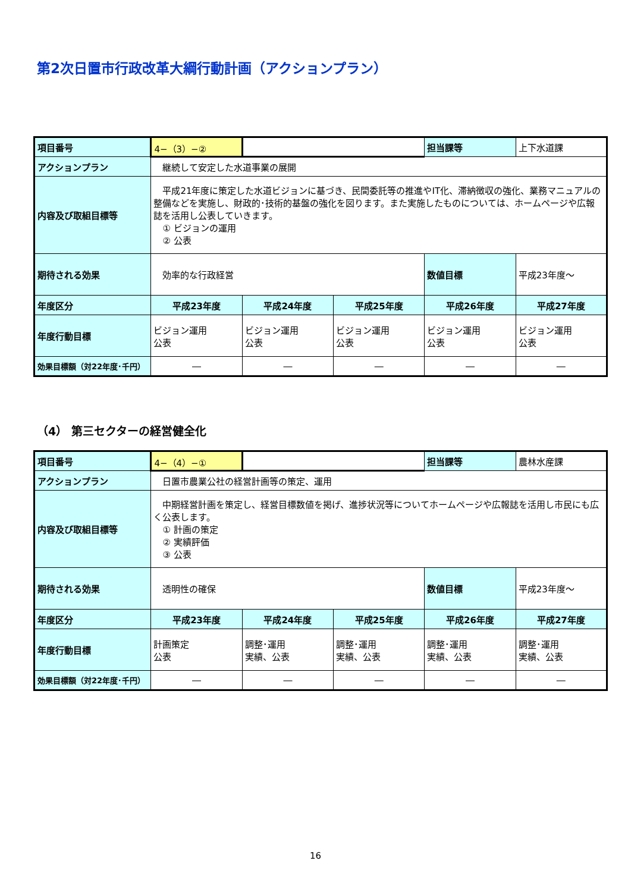第2次日置市行政改革大綱行動計画（アクションプラン）
| 項目番号 | 4−（3）−② | | | 担当課等 | 上下水道課 |
| アクションプラン | 継続して安定した水道事業の展開 | | | | |
| 内容及び取組目標等 | 平成21年度に策定した水道ビジョンに基づき、民間委託等の推進やIT化、滞納徴収の強化、業務マニュアルの整備などを実施し、財政的･技術的基盤の強化を図ります。また実施したものについては、ホームページや広報誌を活用し公表していきます。 ① ビジョンの運用 ② 公表 | | | | |
| 期待される効果 | 効率的な行政経営 | | | 数値目標 | 平成23年度～ |
| 年度区分 | 平成23年度 | 平成24年度 | 平成25年度 | 平成26年度 | 平成27年度 |
| 年度行動目標 | ビジョン運用 公表 | ビジョン運用 公表 | ビジョン運用 公表 | ビジョン運用 公表 | ビジョン運用 公表 |
| 効果目標額（対22年度･千円） | ― | ― | ― | ― | ― |
（4） 第三セクターの経営健全化
| 項目番号 | 4−（4）−① | | | 担当課等 | 農林水産課 |
| アクションプラン | 日置市農業公社の経営計画等の策定、運用 | | | | |
| 内容及び取組目標等 | 中期経営計画を策定し、経営目標数値を掲げ、進捗状況等についてホームページや広報誌を活用し市民にも広く公表します。 ① 計画の策定 ② 実績評価 ③ 公表 | | | | |
| 期待される効果 | 透明性の確保 | | | 数値目標 | 平成23年度～ |
| 年度区分 | 平成23年度 | 平成24年度 | 平成25年度 | 平成26年度 | 平成27年度 |
| 年度行動目標 | 計画策定 公表 | 調整･運用 実績、公表 | 調整･運用 実績、公表 | 調整･運用 実績、公表 | 調整･運用 実績、公表 |
| 効果目標額（対22年度･千円） | ― | ― | ― | ― | ― |
16